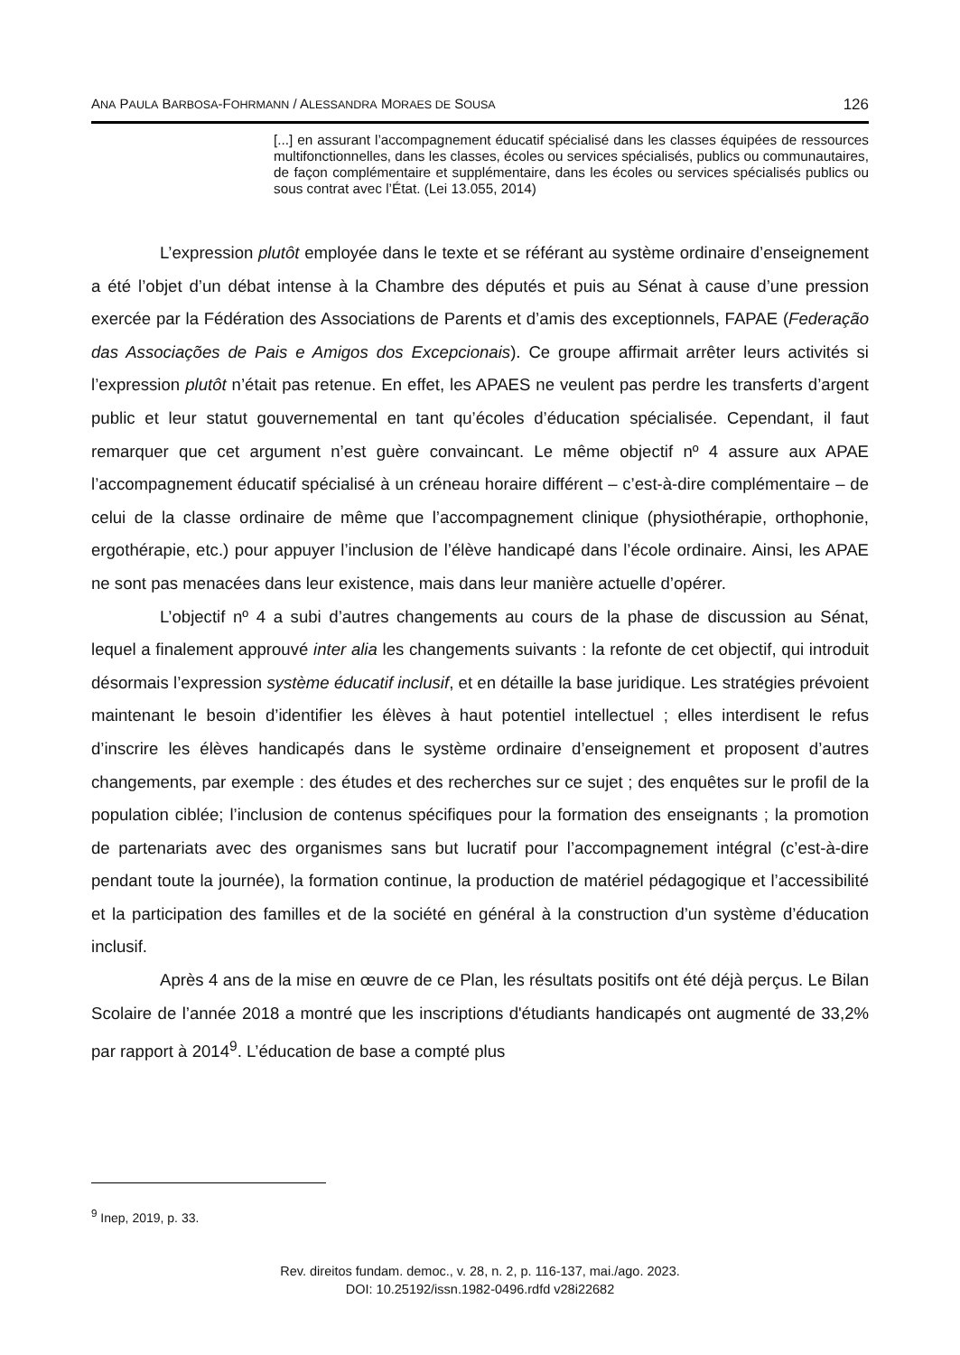ANA PAULA BARBOSA-FOHRMANN / ALESSANDRA MORAES DE SOUSA 126
[...] en assurant l’accompagnement éducatif spécialisé dans les classes équipées de ressources multifonctionnelles, dans les classes, écoles ou services spécialisés, publics ou communautaires, de façon complémentaire et supplémentaire, dans les écoles ou services spécialisés publics ou sous contrat avec l’État. (Lei 13.055, 2014)
L’expression plutôt employée dans le texte et se référant au système ordinaire d’enseignement a été l’objet d’un débat intense à la Chambre des députés et puis au Sénat à cause d’une pression exercée par la Fédération des Associations de Parents et d’amis des exceptionnels, FAPAE (Federação das Associações de Pais e Amigos dos Excepcionais). Ce groupe affirmait arrêter leurs activités si l’expression plutôt n’était pas retenue. En effet, les APAES ne veulent pas perdre les transferts d’argent public et leur statut gouvernemental en tant qu’écoles d’éducation spécialisée. Cependant, il faut remarquer que cet argument n’est guère convaincant. Le même objectif nº 4 assure aux APAE l’accompagnement éducatif spécialisé à un créneau horaire différent – c’est-à-dire complémentaire – de celui de la classe ordinaire de même que l’accompagnement clinique (physiothérapie, orthophonie, ergothérapie, etc.) pour appuyer l’inclusion de l’élève handicapé dans l’école ordinaire. Ainsi, les APAE ne sont pas menacées dans leur existence, mais dans leur manière actuelle d’opérer.
L’objectif nº 4 a subi d’autres changements au cours de la phase de discussion au Sénat, lequel a finalement approuvé inter alia les changements suivants : la refonte de cet objectif, qui introduit désormais l’expression système éducatif inclusif, et en détaille la base juridique. Les stratégies prévoient maintenant le besoin d’identifier les élèves à haut potentiel intellectuel ; elles interdisent le refus d’inscrire les élèves handicapés dans le système ordinaire d’enseignement et proposent d’autres changements, par exemple : des études et des recherches sur ce sujet ; des enquêtes sur le profil de la population ciblée; l’inclusion de contenus spécifiques pour la formation des enseignants ; la promotion de partenariats avec des organismes sans but lucratif pour l’accompagnement intégral (c’est-à-dire pendant toute la journée), la formation continue, la production de matériel pédagogique et l’accessibilité et la participation des familles et de la société en général à la construction d’un système d’éducation inclusif.
Après 4 ans de la mise en œuvre de ce Plan, les résultats positifs ont été déjà perçus. Le Bilan Scolaire de l’année 2018 a montré que les inscriptions d'étudiants handicapés ont augmenté de 33,2% par rapport à 2014<sup>9</sup>. L’éducation de base a compté plus
<sup>9</sup> Inep, 2019, p. 33.
Rev. direitos fundam. democ., v. 28, n. 2, p. 116-137, mai./ago. 2023.
DOI: 10.25192/issn.1982-0496.rdfd v28i22682